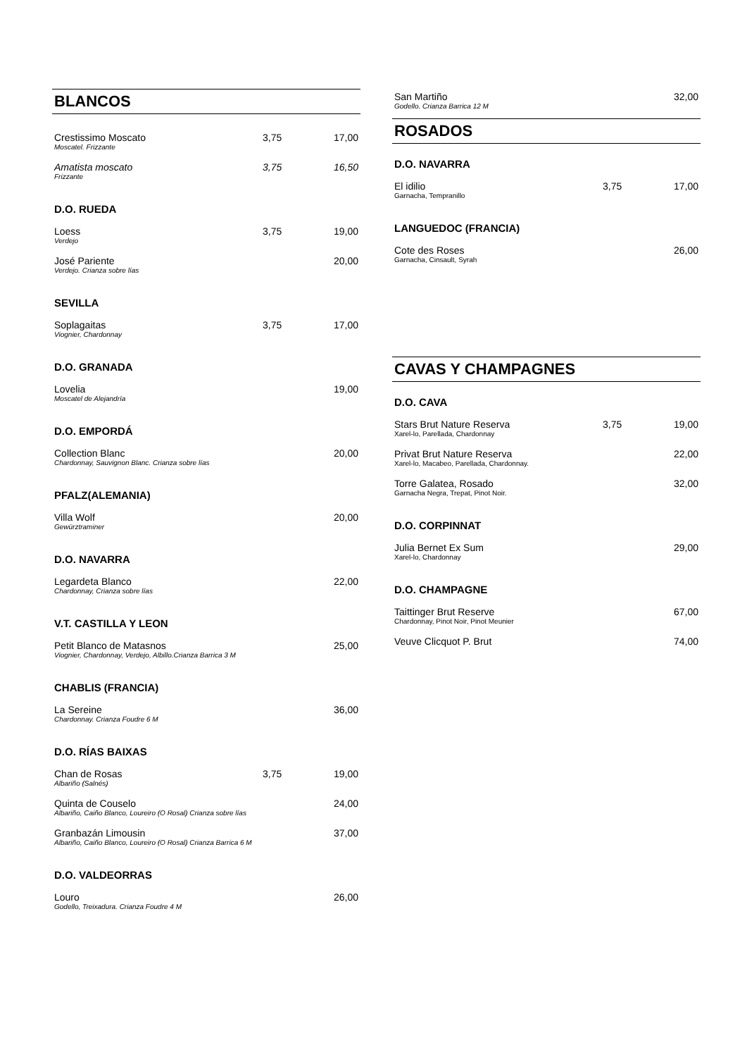BLANCOS
| Crestissimo Moscato Moscatel. Frizzante | 3,75 | 17,00 |
| Amatista moscato Frizzante | 3,75 | 16,50 |
D.O. RUEDA
| Loess Verdejo | 3,75 | 19,00 |
| José Pariente Verdejo. Crianza sobre lías | | 20,00 |
SEVILLA
| Soplagaitas Viognier, Chardonnay | 3,75 | 17,00 |
D.O. GRANADA
| Lovelia Moscatel de Alejandría | 19,00 |
D.O. EMPORDÁ
| Collection Blanc Chardonnay, Sauvignon Blanc. Crianza sobre lías | 20,00 |
PFALZ(ALEMANIA)
| Villa Wolf Gewürztraminer | 20,00 |
D.O. NAVARRA
| Legardeta Blanco Chardonnay, Crianza sobre lías | 22,00 |
V.T. CASTILLA Y LEON
| Petit Blanco de Matasnos Viognier, Chardonnay, Verdejo, Albillo.Crianza Barrica 3 M | 25,00 |
CHABLIS (FRANCIA)
| La Sereine Chardonnay. Crianza Foudre 6 M | 36,00 |
D.O. RÍAS BAIXAS
| Chan de Rosas Albariño (Salnés) | 3,75 | 19,00 |
| Quinta de Couselo Albariño, Caiño Blanco, Loureiro (O Rosal) Crianza sobre lías | | 24,00 |
| Granbazán Limousin Albariño, Caiño Blanco, Loureiro (O Rosal) Crianza Barrica 6 M | | 37,00 |
D.O. VALDEORRAS
| Louro Godello, Treixadura. Crianza Foudre 4 M | 26,00 |
| San Martiño Godello. Crianza Barrica 12 M | 32,00 |
ROSADOS
D.O. NAVARRA
| El idilio Garnacha, Tempranillo | 3,75 | 17,00 |
LANGUEDOC (FRANCIA)
| Cote des Roses Garnacha, Cinsault, Syrah | 26,00 |
CAVAS Y CHAMPAGNES
D.O. CAVA
| Stars Brut Nature Reserva Xarel-lo, Parellada, Chardonnay | 3,75 | 19,00 |
| Privat Brut Nature Reserva Xarel-lo, Macabeo, Parellada, Chardonnay. | | 22,00 |
| Torre Galatea, Rosado Garnacha Negra, Trepat, Pinot Noir. | | 32,00 |
D.O. CORPINNAT
| Julia Bernet Ex Sum Xarel-lo, Chardonnay | 29,00 |
D.O. CHAMPAGNE
| Taittinger Brut Reserve Chardonnay, Pinot Noir, Pinot Meunier | 67,00 |
| Veuve Clicquot P. Brut | 74,00 |